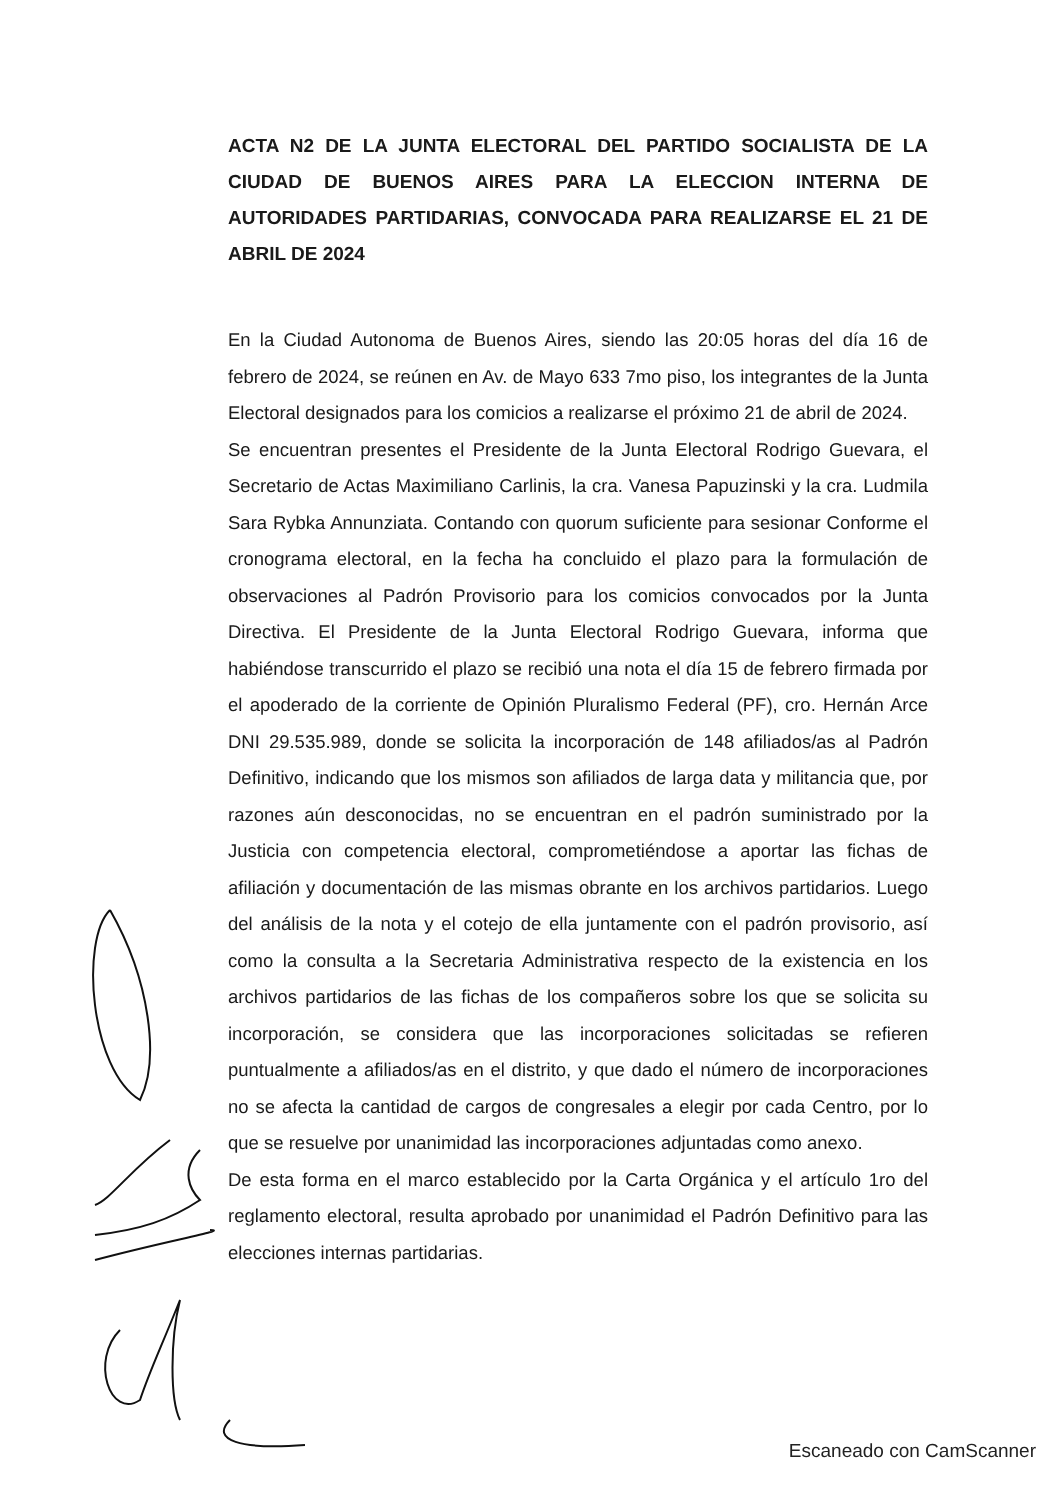ACTA N2 DE LA JUNTA ELECTORAL DEL PARTIDO SOCIALISTA DE LA CIUDAD DE BUENOS AIRES PARA LA ELECCION INTERNA DE AUTORIDADES PARTIDARIAS, CONVOCADA PARA REALIZARSE EL 21 DE ABRIL DE 2024
En la Ciudad Autonoma de Buenos Aires, siendo las 20:05 horas del día 16 de febrero de 2024, se reúnen en Av. de Mayo 633 7mo piso, los integrantes de la Junta Electoral designados para los comicios a realizarse el próximo 21 de abril de 2024.
Se encuentran presentes el Presidente de la Junta Electoral Rodrigo Guevara, el Secretario de Actas Maximiliano Carlinis, la cra. Vanesa Papuzinski y la cra. Ludmila Sara Rybka Annunziata. Contando con quorum suficiente para sesionar Conforme el cronograma electoral, en la fecha ha concluido el plazo para la formulación de observaciones al Padrón Provisorio para los comicios convocados por la Junta Directiva. El Presidente de la Junta Electoral Rodrigo Guevara, informa que habiéndose transcurrido el plazo se recibió una nota el día 15 de febrero firmada por el apoderado de la corriente de Opinión Pluralismo Federal (PF), cro. Hernán Arce DNI 29.535.989, donde se solicita la incorporación de 148 afiliados/as al Padrón Definitivo, indicando que los mismos son afiliados de larga data y militancia que, por razones aún desconocidas, no se encuentran en el padrón suministrado por la Justicia con competencia electoral, comprometiéndose a aportar las fichas de afiliación y documentación de las mismas obrante en los archivos partidarios. Luego del análisis de la nota y el cotejo de ella juntamente con el padrón provisorio, así como la consulta a la Secretaria Administrativa respecto de la existencia en los archivos partidarios de las fichas de los compañeros sobre los que se solicita su incorporación, se considera que las incorporaciones solicitadas se refieren puntualmente a afiliados/as en el distrito, y que dado el número de incorporaciones no se afecta la cantidad de cargos de congresales a elegir por cada Centro, por lo que se resuelve por unanimidad las incorporaciones adjuntadas como anexo.
De esta forma en el marco establecido por la Carta Orgánica y el artículo 1ro del reglamento electoral, resulta aprobado por unanimidad el Padrón Definitivo para las elecciones internas partidarias.
Escaneado con CamScanner